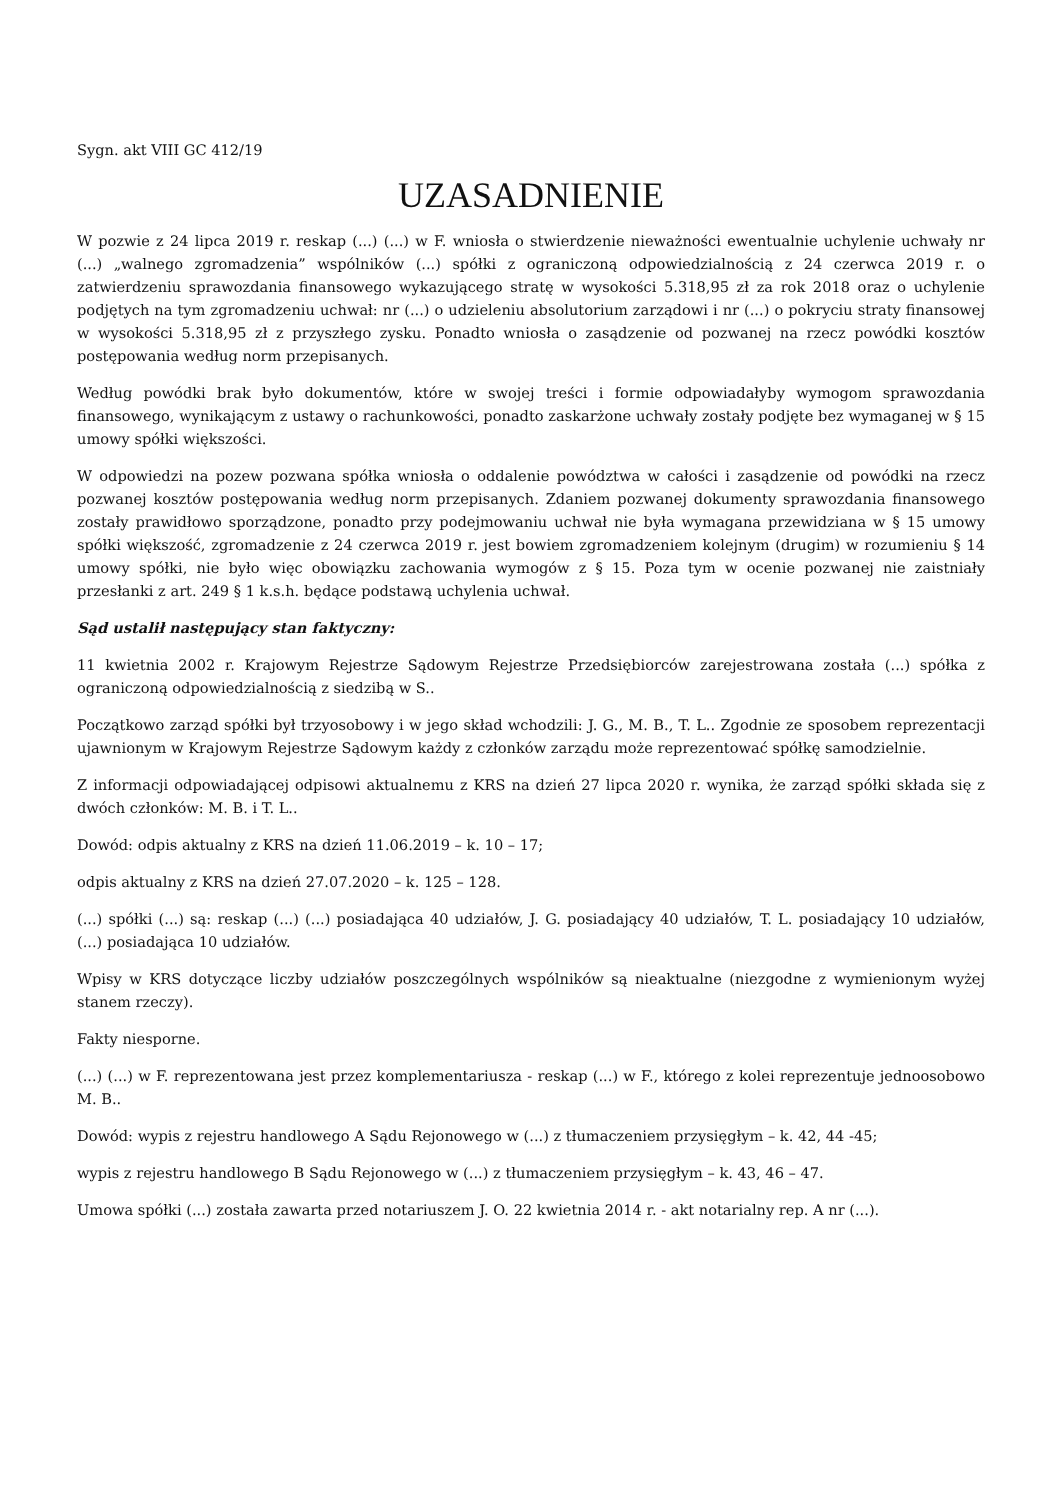Sygn. akt VIII GC 412/19
UZASADNIENIE
W pozwie z 24 lipca 2019 r. reskap (...) (...) w F. wniosła o stwierdzenie nieważności ewentualnie uchylenie uchwały nr (...) „walnego zgromadzenia” wspólników (...) spółki z ograniczoną odpowiedzialnością z 24 czerwca 2019 r. o zatwierdzeniu sprawozdania finansowego wykazującego stratę w wysokości 5.318,95 zł za rok 2018 oraz o uchylenie podjętych na tym zgromadzeniu uchwał: nr (...) o udzieleniu absolutorium zarządowi i nr (...) o pokryciu straty finansowej w wysokości 5.318,95 zł z przyszłego zysku. Ponadto wniosła o zasądzenie od pozwanej na rzecz powódki kosztów postępowania według norm przepisanych.
Według powódki brak było dokumentów, które w swojej treści i formie odpowiadałyby wymogom sprawozdania finansowego, wynikającym z ustawy o rachunkowości, ponadto zaskarżone uchwały zostały podjęte bez wymaganej w § 15 umowy spółki większości.
W odpowiedzi na pozew pozwana spółka wniosła o oddalenie powództwa w całości i zasądzenie od powódki na rzecz pozwanej kosztów postępowania według norm przepisanych. Zdaniem pozwanej dokumenty sprawozdania finansowego zostały prawidłowo sporządzone, ponadto przy podejmowaniu uchwał nie była wymagana przewidziana w § 15 umowy spółki większość, zgromadzenie z 24 czerwca 2019 r. jest bowiem zgromadzeniem kolejnym (drugim) w rozumieniu § 14 umowy spółki, nie było więc obowiązku zachowania wymogów z § 15. Poza tym w ocenie pozwanej nie zaistniały przesłanki z art. 249 § 1 k.s.h. będące podstawą uchylenia uchwał.
Sąd ustalił następujący stan faktyczny:
11 kwietnia 2002 r. Krajowym Rejestrze Sądowym Rejestrze Przedsiębiorców zarejestrowana została (...) spółka z ograniczoną odpowiedzialnością z siedzibą w S..
Początkowo zarząd spółki był trzyosobowy i w jego skład wchodzili: J. G., M. B., T. L.. Zgodnie ze sposobem reprezentacji ujawnionym w Krajowym Rejestrze Sądowym każdy z członków zarządu może reprezentować spółkę samodzielnie.
Z informacji odpowiadającej odpisowi aktualnemu z KRS na dzień 27 lipca 2020 r. wynika, że zarząd spółki składa się z dwóch członków: M. B. i T. L..
Dowód: odpis aktualny z KRS na dzień 11.06.2019 – k. 10 – 17;
odpis aktualny z KRS na dzień 27.07.2020 – k. 125 – 128.
(...) spółki (...) są: reskap (...) (...) posiadająca 40 udziałów, J. G. posiadający 40 udziałów, T. L. posiadający 10 udziałów, (...) posiadająca 10 udziałów.
Wpisy w KRS dotyczące liczby udziałów poszczególnych wspólników są nieaktualne (niezgodne z wymienionym wyżej stanem rzeczy).
Fakty niesporne.
(...) (...) w F. reprezentowana jest przez komplementariusza - reskap (...) w F., którego z kolei reprezentuje jednoosobowo M. B..
Dowód: wypis z rejestru handlowego A Sądu Rejonowego w (...) z tłumaczeniem przysięgłym – k. 42, 44 -45;
wypis z rejestru handlowego B Sądu Rejonowego w (...) z tłumaczeniem przysięgłym – k. 43, 46 – 47.
Umowa spółki (...) została zawarta przed notariuszem J. O. 22 kwietnia 2014 r. - akt notarialny rep. A nr (...).